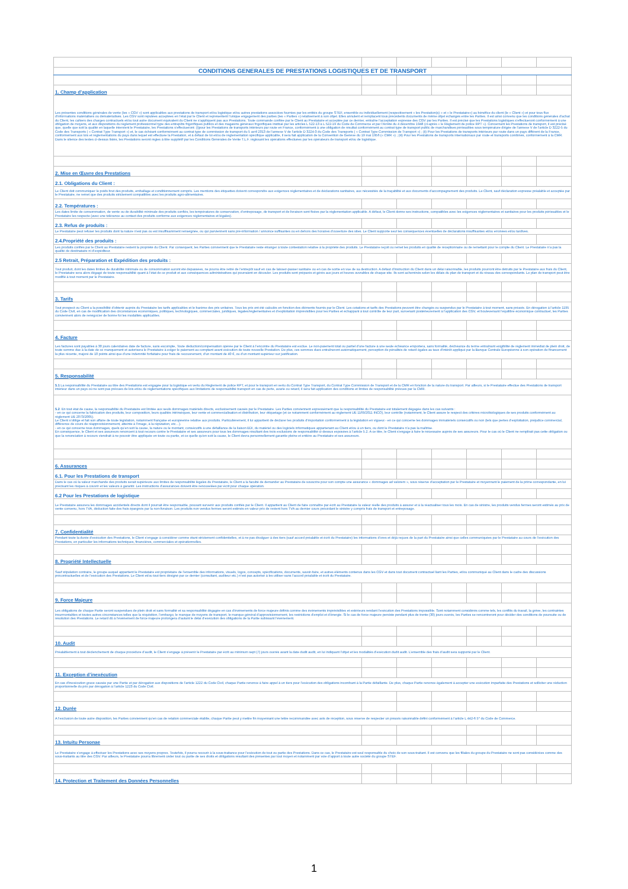| CONDITIONS GENERALES DE PRESTATIONS LOGISTIQUES ET DE TRANSPORT | | | | | | |
| 1. Champ d’application | | | | | | |
| Les présentes conditions générales de vente (les « CGV ») sont applicables aux prestations de transport et/ou logistique et/ou autres prestations associées fournies par les entités du groupe STEF, ensemble ou individuellement (respectivement « les Prestation(s) » et « le Prestataire») au bénéfice du client (le « Client ») et pour tous flux d’informations matérialisés ou dématérialisés. Les CGV sont réputées acceptées en l’état par le Client et représentent l’unique engagement des parties (les « Parties ») relativement à son objet. Elles annulent et remplacent tous précédents documents de même objet échangés entre les Parties. Il est ainsi convenu que les conditions générales d’achat du Client, les cahiers des charges contractuels et/ou tout autre document équivalent du Client ne s’appliquent pas aux Prestations. Toute commande confiée par le Client au Prestataire et acceptée par ce dernier, entraîne l’acceptation expresse des CGV par les Parties. Il est précisé que les Prestations logistiques s’effectueront conformément à une obligation de moyens, et aux dispositions du règlement professionnel type des entrepôts frigorifiques publics et des magasins généraux frigorifiques institué par les articles L 522-13 à L 522-19 du Code de Commerce et par l’Arrêté du 4 décembre 1948 (ci-après « le Règlement de police RPT »). Concernant les Prestations de transport, il est précisé que, quelle que soit la qualité en laquelle intervient le Prestataire, les Prestations s’effectueront: (i)pour les Prestations de transports intérieurs par route en France, conformément à une obligation de résultat conformément au contrat type de transport public de marchandises périssables sous température dirigée de l’annexe V de l’article D 3222-5 du Code des Transports ( « Contrat Type Transport ») et, le cas échéant conformément au contrat type de commission de transport du 5 avril 2013 de l’annexe V de l’article D 3224-3 du Code des Transports ( « Contrat Type Commission de Transport ») ; (ii) Pour les Prestations de transports intérieurs par route dans un pays différent de la France, conformément aux lois et réglementations du pays dans lequel est effectuée la Prestation, et à défaut de loi et/ou de règlementation spécifique applicable, il sera fait application de la Convention de Genève du 19 mai 1956 (« CMR ») ; (iii) Pour les Prestations de transports internationaux par route et transports combinés, conformément à la CMR. Dans le silence des textes ci-dessus listés, les Prestations seront régies à titre supplétif par les Conditions Générales de Vente T.L.F. régissant les opérations effectuées par les opérateurs de transport et/ou de logistique. | | | | | | |
| 2. Mise en Œuvre des Prestations | | | | | | |
| 2.1. Obligations du Client : | | | | | | |
| Le Client doit communiquer le poids brut des produits, emballage et conditionnement compris. Les mentions des étiquettes doivent correspondre aux exigences réglementaires et de déclarations sanitaires, aux nécessités de la traçabilité et aux documents d'accompagnement des produits. Le Client, sauf déclaration expresse préalable et acceptée par le Prestataire, ne remet que des produits strictement compatibles avec les produits agro-alimentaires. | | | | | | |
| 2.2. Températures : | | | | | | |
| Les dates limite de consommation, de vente ou de durabilité minimale des produits confiés, les températures de conservation, d’entreposage, de transport et de livraison sont fixées par la réglementation applicable. A défaut, le Client donne ses instructions, compatibles avec les exigences réglementaires et sanitaires pour les produits périssables et le Prestataire les respecte (avec une tolérance au contact des produits conforme aux exigences réglementaires et légales). | | | | | | |
| 2.3. Refus de produits : | | | | | | |
| Le Prestataire peut refuser les produits dont la nature n'est pas ou est insuffisamment renseignée, ou qui parviennent sans pré-information / annonce suffisantes ou en dehors des horaires d'ouverture des sites. Le Client supporte seul les conséquences éventuelles de déclarations insuffisantes et/ou erronées et/ou tardives. | | | | | | |
| 2.4.Propriété des produits : | | | | | | |
| Les produits confiés par le Client au Prestataire restent la propriété du Client. Par conséquent, les Parties conviennent que le Prestataire reste étranger à toute contestation relative à la propriété des produits. Le Prestataire reçoit ou remet les produits en qualité de réceptionnaire ou de remettant pour le compte du Client. Le Prestataire n’a pas la qualité de destinataire ni d’expéditeur. | | | | | | |
| 2.5 Retrait, Préparation et Expédition des produits : | | | | | | |
| Tout produit, dont les dates limites de durabilité minimale ou de consommation auront été dépassées, ne pourra être retiré de l’entrepôt sauf en cas de laissez-passer sanitaire ou en cas de sortie en vue de sa destruction. A défaut d’instruction du Client dans un délai raisonnable, les produits pourront être détruits par le Prestataire aux frais du Client, le Prestataire sera alors dégagé de toute responsabilité quant à l’état de ce produit et aux conséquences administratives qui pourraient en découler. Les produits sont préparés et gérés aux jours et heures ouvrables de chaque site. Ils sont acheminés selon les délais du plan de transport et du réseau des correspondants. Le plan de transport peut être modifié à tout moment par le Prestataire. | | | | | | |
| 3. Tarifs | | | | | | |
| Tout prospect ou Client a la possibilité d’obtenir auprès du Prestataire les tarifs applicables et le barème des prix unitaires. Tous les prix ont été calculés en fonction des éléments fournis par le Client. Les cotations et tarifs des Prestations peuvent être changés ou suspendus par le Prestataire à tout moment, sans préavis. En dérogation à l’article 1195 du Code Civil, en cas de modification des circonstances économiques, politiques, technologiques, commerciales, juridiques, légales/réglementaires et d’exploitation imprévisibles pour les Parties et échappant à tout contrôle de leur part, survenant postérieurement à l’application des CGV, et bouleversant l’équilibre économique contractuel, les Parties conviennent alors de renégocier de bonne foi les modalités applicables. | | | | | | |
| 4. Facture | | | | | | |
| Les factures sont payables à 30 jours calendaires date de facture, sans escompte, Toute déduction/compensation opérée par le Client à l’encontre du Prestataire est exclue. Le non-paiement total ou partiel d’une facture à une seule échéance emportera, sans formalité, déchéance du terme entraînant exigibilité de règlement immédiat de plein droit, de toute somme due à la date de ce manquement et autorisera le Prestataire à exiger le paiement au comptant avant exécution de toute nouvelle Prestation. De plus, ces sommes dues entraîneront automatiquement, perception de pénalités de retard égales au taux d’intérêt appliqué par la Banque Centrale Européenne à son opération de financement la plus récente, majoré de 10 points ainsi que d'une indemnité forfaitaire pour frais de recouvrement, d’un montant de 40 €, ou d'un montant supérieur sur justification. | | | | | | |
| 5. Responsabilité | | | | | | |
| 5.1 La responsabilité du Prestataire au titre des Prestations est engagée pour la logistique en vertu du Règlement de police RPT, et pour le transport en vertu du Contrat Type Transport, du Contrat Type Commission de Transport et de la CMR en fonction de la nature du transport. Par ailleurs, si le Prestataire effectue des Prestations de transport intérieur dans un pays où ne sont pas prévues de lois et/ou de règlementations spécifiques aux limitations de responsabilité transport en cas de perte, avarie ou retard, il sera fait application des conditions et limites de responsabilité prévues par la CMR. | | | | | | |
| 5.2 . En tout état de cause, la responsabilité du Prestataire est limitée aux seuls dommages matériels directs, exclusivement causés par le Prestataire. Les Parties conviennent expressément que la responsabilité du Prestataire est totalement dégagée dans les cas suivants : - en ce qui concerne la fabrication des produits, leur composition, leurs qualités intrinsèques, leur vente et commercialisation et distribution, leur étiquetage (et ce notamment conformément au règlement UE 1169/2011 INCO), leur contrôle (notamment, le Client assure le respect des critères microbiologiques de ses produits conformément au règlement UE 2073/2005). Le Client s’oblige et fait son affaire de toute législation, notamment française et européenne relative aux produits. Particulièrement, il lui appartient de déclarer les produits d’importation conformément à la législation en vigueur.- en ce qui concerne les dommages immatériels consécutifs ou non (tels que pertes d’exploitation, préjudice commercial, différence de cours de réapprovisionnement, atteinte à l’image, à la réputation, etc…). - en ce qui concerne tous dommages, quels qu’en soit la cause, la nature ou le montant, consécutifs à une défaillance de la liaison EDI, du matériel ou des logiciels informatiques appartenant au Client et/ou à un tiers, ou dont le Prestataire n’a pas la maîtrise. En conséquence, le Client et ses assureurs renoncent à tout recours contre le Prestataire et ses assureurs pour tous les dommages résultant des trois exclusions de responsabilité ci-dessus exposées à l’article 5.2. A ce titre, le Client s’engage à faire le nécessaire auprès de ses assureurs. Pour le cas où le Client ne remplirait pas cette obligation ou que la renonciation à recours viendrait à ne pouvoir être appliquée en toute ou partie, et ce quelle qu'en soit la cause, le Client devra personnellement garantie pleine et entière au Prestataire et ses assureurs. | | | | | | |
| 6. Assurances | | | | | | |
| 6.1. Pour les Prestations de transport | | | | | | |
| Dans le cas où la valeur marchande des produits serait supérieure aux limites de responsabilité légales du Prestataire, le Client a la faculté de demander au Prestataire de souscrire pour son compte une assurance « dommages ad valorem », sous réserve d’acceptation par le Prestataire et moyennant le paiement de la prime correspondante, en lui précisant les risques à couvrir et les valeurs à garantir. Les instructions d’assurances doivent être renouvelées par écrit pour chaque opération. | | | | | | |
| 6.2 Pour les Prestations de logistique | | | | | | |
| Le Prestataire assurera les dommages accidentels directs dont il pourrait être responsable, pouvant survenir aux produits confiés par le Client. Il appartient au Client de faire connaître par écrit au Prestataire la valeur réelle des produits à assurer et à la réactualiser tous les mois. En cas de sinistre, les produits vendus fermes seront estimés au prix de vente convenu, hors TVA, déduction faite des frais épargnés par la non-livraison. Les produits non vendus fermes seront estimés en valeur prix de revient hors TVA au dernier cours précédant le sinistre y compris frais de transport et entreposage. | | | | | | |
| 7. Confidentialité | | | | | | |
| Pendant toute la durée d’exécution des Prestations, le Client s’engage à considérer comme étant strictement confidentielles, et à ne pas divulguer à des tiers (sauf accord préalable et écrit du Prestataire) les informations d’ores et déjà reçues de la part du Prestataire ainsi que celles communiquées par le Prestataire au cours de l’exécution des Prestations, en particulier les informations techniques, financières, commerciales et opérationnelles. | | | | | | |
| 8. Propriété Intellectuelle | | | | | | |
| Sauf stipulation contraire, le groupe auquel appartient le Prestataire est propriétaire de l’ensemble des informations, visuels, logos, concepts, spécifications, documents, savoir-faire, et autres éléments contenus dans les CGV et dans tout document contractuel liant les Parties, et/ou communiqué au Client dans le cadre des discussions précontractuelles et de l’exécution des Prestations. Le Client et/ou tout tiers désigné par ce dernier (consultant, auditeur etc.) n’est pas autorisé à les utiliser sans l’accord préalable et écrit du Prestataire. | | | | | | |
| 9. Force Majeure | | | | | | |
| Les obligations de chaque Partie seront suspendues de plein droit et sans formalité et sa responsabilité dégagée en cas d'événements de force majeure définis comme des évènements imprévisibles et extérieurs rendant l’exécution des Prestations impossible. Sont notamment considérés comme tels, les conflits du travail, la grève, les contraintes insurmontables et toutes autres circonstances telles que la réquisition, l'embargo, le manque de moyens de transport, le manque général d'approvisionnement, les restrictions d'emploi et d'énergie. Si le cas de force majeure persiste pendant plus de trente (30) jours ouvrés, les Parties se rencontreront pour décider des conditions de poursuite ou de résolution des Prestations. Le retard dû à l’évènement de force majeure prolongera d’autant le délai d’exécution des obligations de la Partie subissant l’évènement. | | | | | | |
| 10. Audit | | | | | | |
| Préalablement à tout déclenchement de chaque procédure d’audit, le Client s’engage à prévenir le Prestataire par écrit au minimum sept (7) jours ouvrés avant la date dudit audit, en lui indiquant l’objet et les modalités d’exécution dudit audit. L’ensemble des frais d’audit sera supporté par le Client. | | | | | | |
| 11. Exception d’inexécution | | | | | | |
| En cas d’inexécution grave causée par une Partie et par dérogation aux dispositions de l’article 1222 du Code Civil, chaque Partie renonce à faire appel à un tiers pour l’exécution des obligations incombant à la Partie défaillante. De plus, chaque Partie renonce également à accepter une exécution imparfaite des Prestations et solliciter une réduction proportionnelle du prix par dérogation à l’article 1223 du Code Civil. | | | | | | |
| 12. Durée | | | | | | |
| A l’exclusion de toute autre disposition, les Parties conviennent qu’en cas de relation commerciale établie, chaque Partie peut y mettre fin moyennant une lettre recommandée avec avis de réception, sous réserve de respecter un préavis raisonnable défini conformément à l’article L 442-6 5° du Code de Commerce. | | | | | | |
| 13. Intuitu Personae | | | | | | |
| Le Prestataire s’engage à effectuer les Prestations avec ses moyens propres. Toutefois, il pourra recourir à la sous-traitance pour l’exécution de tout ou partie des Prestations. Dans ce cas, le Prestataire est seul responsable du choix de son sous-traitant. Il est convenu que les filiales du groupe du Prestataire ne sont pas considérées comme des sous-traitants au titre des CGV. Par ailleurs, le Prestataire pourra librement céder tout ou partie de ses droits et obligations résultant des présentes par tout moyen et notamment par voie d’apport à toute autre société du groupe STEF. | | | | | | |
| 14. Protection et Traitement des Données Personnelles | | | | | | |
1